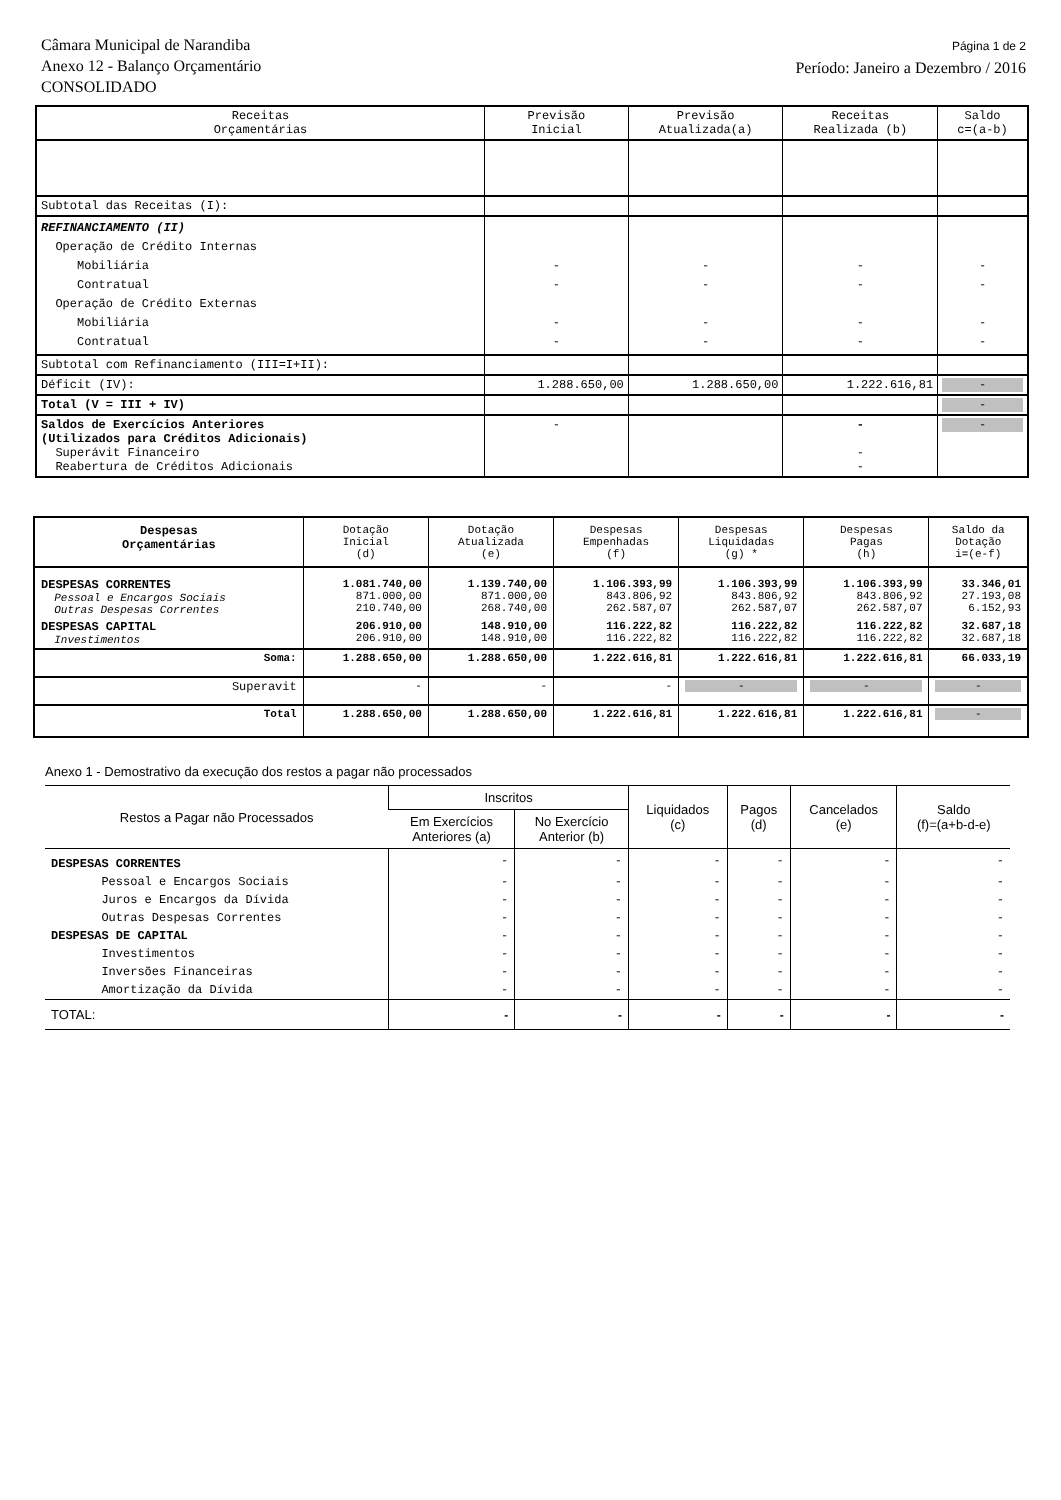Câmara Municipal de Narandiba
Anexo 12 - Balanço Orçamentário
CONSOLIDADO
Página 1 de 2
Período: Janeiro a Dezembro / 2016
| Receitas Orçamentárias | Previsão Inicial | Previsão Atualizada(a) | Receitas Realizada (b) | Saldo c=(a-b) |
| --- | --- | --- | --- | --- |
| Subtotal das Receitas (I): | | | | |
| REFINANCIAMENTO (II) Operação de Crédito Internas Mobiliária Contratual Operação de Crédito Externas Mobiliária Contratual | - - - - | - - - - | - - - - | - - - - |
| Subtotal com Refinanciamento (III=I+II): | | | | |
| Déficit (IV): | 1.288.650,00 | 1.288.650,00 | 1.222.616,81 | - |
| Total (V = III + IV) | | | | - |
| Saldos de Exercícios Anteriores (Utilizados para Créditos Adicionais) Superávit Financeiro Reabertura de Créditos Adicionais | - | | - - - | - |
| Despesas Orçamentárias | Dotação Inicial (d) | Dotação Atualizada (e) | Despesas Empenhadas (f) | Despesas Liquidadas (g) * | Despesas Pagas (h) | Saldo da Dotação i=(e-f) |
| --- | --- | --- | --- | --- | --- | --- |
| DESPESAS CORRENTES Pessoal e Encargos Sociais Outras Despesas Correntes | 1.081.740,00 871.000,00 210.740,00 | 1.139.740,00 871.000,00 268.740,00 | 1.106.393,99 843.806,92 262.587,07 | 1.106.393,99 843.806,92 262.587,07 | 1.106.393,99 843.806,92 262.587,07 | 33.346,01 27.193,08 6.152,93 |
| DESPESAS CAPITAL Investimentos | 206.910,00 206.910,00 | 148.910,00 148.910,00 | 116.222,82 116.222,82 | 116.222,82 116.222,82 | 116.222,82 116.222,82 | 32.687,18 32.687,18 |
| Soma: | 1.288.650,00 | 1.288.650,00 | 1.222.616,81 | 1.222.616,81 | 1.222.616,81 | 66.033,19 |
| Superavit | - | - | - | - | - | - |
| Total | 1.288.650,00 | 1.288.650,00 | 1.222.616,81 | 1.222.616,81 | 1.222.616,81 | - |
Anexo 1 - Demostrativo da execução dos restos a pagar não processados
| Restos a Pagar não Processados | Inscritos | | Liquidados (c) | Pagos (d) | Cancelados (e) | Saldo (f)=(a+b-d-e) |
| --- | --- | --- | --- | --- | --- | --- |
| | Em Exercícios Anteriores (a) | No Exercício Anterior (b) | | | | |
| DESPESAS CORRENTES | - | - | - | - | - | - |
| Pessoal e Encargos Sociais | - | - | - | - | - | - |
| Juros e Encargos da Dívida | - | - | - | - | - | - |
| Outras Despesas Correntes | - | - | - | - | - | - |
| DESPESAS DE CAPITAL | - | - | - | - | - | - |
| Investimentos | - | - | - | - | - | - |
| Inversões Financeiras | - | - | - | - | - | - |
| Amortização da Dívida | - | - | - | - | - | - |
| TOTAL: | - | - | - | - | - | - |